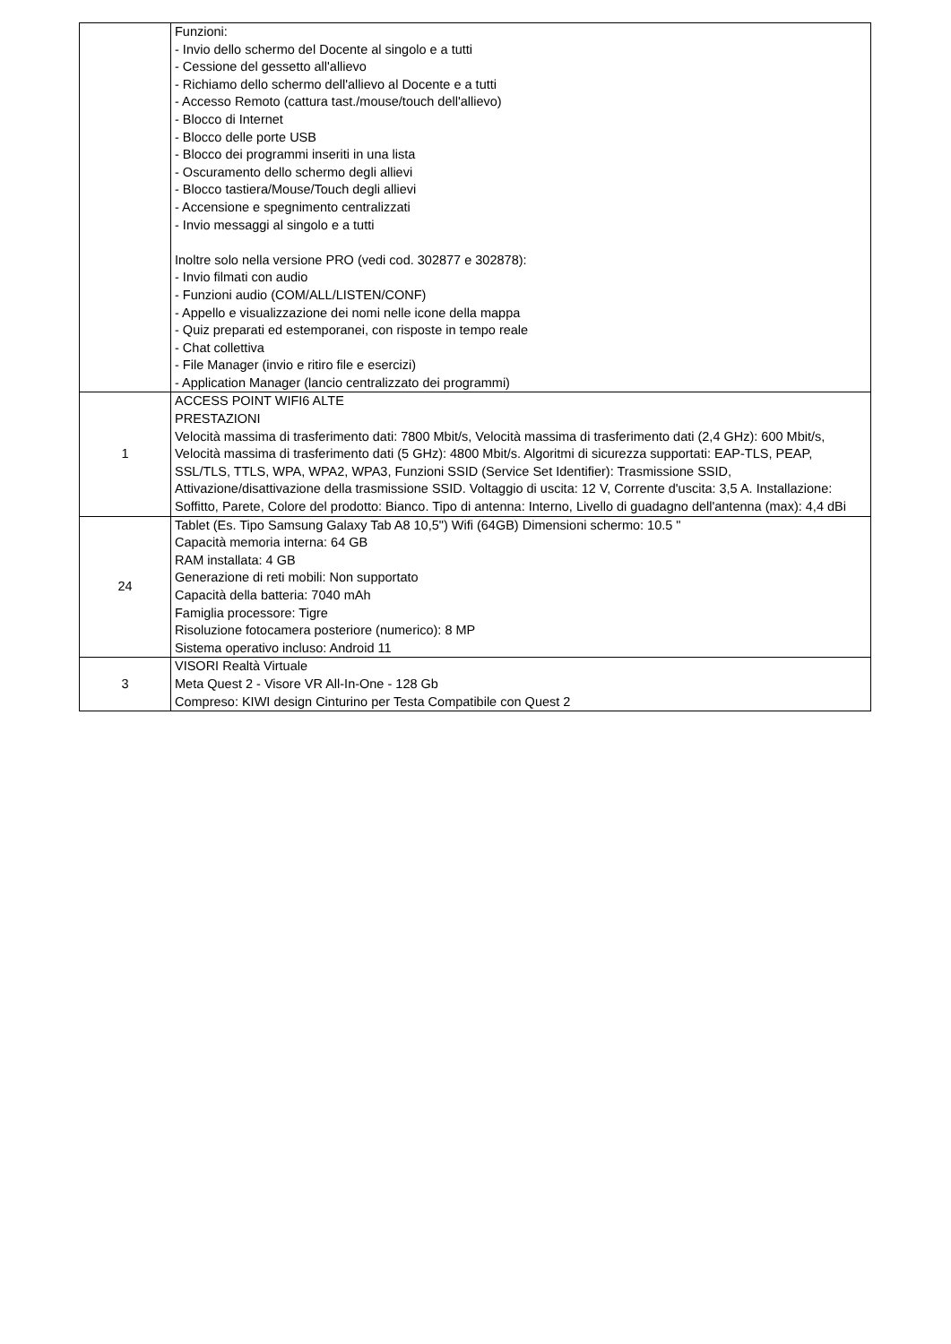| | Funzioni: - Invio dello schermo del Docente al singolo e a tutti - Cessione del gessetto all'allievo - Richiamo dello schermo dell'allievo al Docente e a tutti - Accesso Remoto (cattura tast./mouse/touch dell'allievo) - Blocco di Internet - Blocco delle porte USB - Blocco dei programmi inseriti in una lista - Oscuramento dello schermo degli allievi - Blocco tastiera/Mouse/Touch degli allievi - Accensione e spegnimento centralizzati - Invio messaggi al singolo e a tutti Inoltre solo nella versione PRO (vedi cod. 302877 e 302878): - Invio filmati con audio - Funzioni audio (COM/ALL/LISTEN/CONF) - Appello e visualizzazione dei nomi nelle icone della mappa - Quiz preparati ed estemporanei, con risposte in tempo reale - Chat collettiva - File Manager (invio e ritiro file e esercizi) - Application Manager (lancio centralizzato dei programmi) |
| 1 | ACCESS POINT WIFI6 ALTE PRESTAZIONI Velocità massima di trasferimento dati: 7800 Mbit/s, Velocità massima di trasferimento dati (2,4 GHz): 600 Mbit/s, Velocità massima di trasferimento dati (5 GHz): 4800 Mbit/s. Algoritmi di sicurezza supportati: EAP-TLS, PEAP, SSL/TLS, TTLS, WPA, WPA2, WPA3, Funzioni SSID (Service Set Identifier): Trasmissione SSID, Attivazione/disattivazione della trasmissione SSID. Voltaggio di uscita: 12 V, Corrente d'uscita: 3,5 A. Installazione: Soffitto, Parete, Colore del prodotto: Bianco. Tipo di antenna: Interno, Livello di guadagno dell'antenna (max): 4,4 dBi |
| 24 | Tablet (Es. Tipo Samsung Galaxy Tab A8 10,5") Wifi (64GB) Dimensioni schermo: 10.5 " Capacità memoria interna: 64 GB RAM installata: 4 GB Generazione di reti mobili: Non supportato Capacità della batteria: 7040 mAh Famiglia processore: Tigre Risoluzione fotocamera posteriore (numerico): 8 MP Sistema operativo incluso: Android 11 |
| 3 | VISORI Realtà Virtuale Meta Quest 2 - Visore VR All-In-One - 128 Gb Compreso: KIWI design Cinturino per Testa Compatibile con Quest 2 |